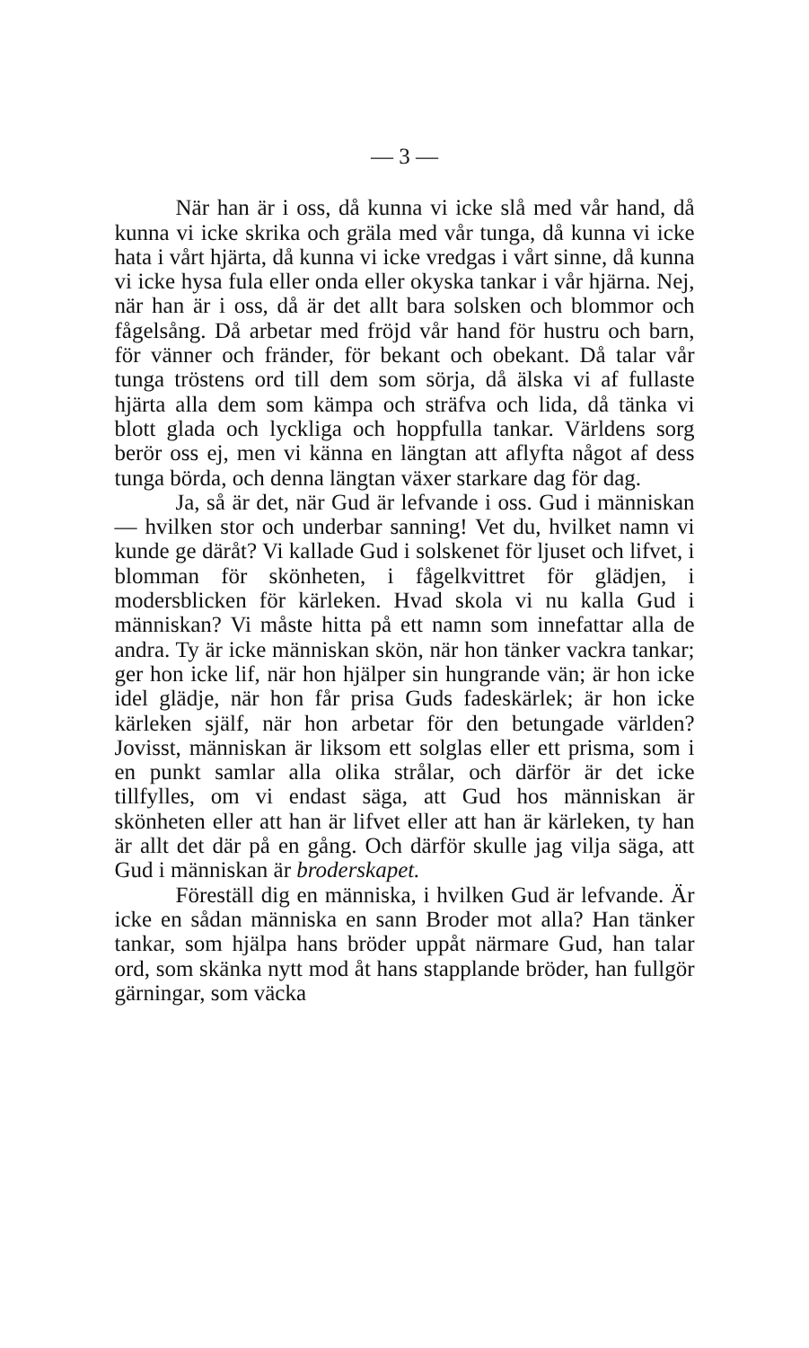— 3 —
När han är i oss, då kunna vi icke slå med vår hand, då kunna vi icke skrika och gräla med vår tunga, då kunna vi icke hata i vårt hjärta, då kunna vi icke vredgas i vårt sinne, då kunna vi icke hysa fula eller onda eller okyska tankar i vår hjärna. Nej, när han är i oss, då är det allt bara solsken och blommor och fågelsång. Då arbetar med fröjd vår hand för hustru och barn, för vänner och fränder, för bekant och obekant. Då talar vår tunga tröstens ord till dem som sörja, då älska vi af fullaste hjärta alla dem som kämpa och sträfva och lida, då tänka vi blott glada och lyckliga och hoppfulla tankar. Världens sorg berör oss ej, men vi känna en längtan att aflyfta något af dess tunga börda, och denna längtan växer starkare dag för dag.
Ja, så är det, när Gud är lefvande i oss. Gud i människan — hvilken stor och underbar sanning! Vet du, hvilket namn vi kunde ge däråt? Vi kallade Gud i solskenet för ljuset och lifvet, i blomman för skönheten, i fågelkvittret för glädjen, i modersblicken för kärleken. Hvad skola vi nu kalla Gud i människan? Vi måste hitta på ett namn som innefattar alla de andra. Ty är icke människan skön, när hon tänker vackra tankar; ger hon icke lif, när hon hjälper sin hungrande vän; är hon icke idel glädje, när hon får prisa Guds fadeskärlek; är hon icke kärleken själf, när hon arbetar för den betungade världen? Jovisst, människan är liksom ett solglas eller ett prisma, som i en punkt samlar alla olika strålar, och därför är det icke tillfylles, om vi endast säga, att Gud hos människan är skönheten eller att han är lifvet eller att han är kärleken, ty han är allt det där på en gång. Och därför skulle jag vilja säga, att Gud i människan är broderskapet.
Föreställ dig en människa, i hvilken Gud är lefvande. Är icke en sådan människa en sann Broder mot alla? Han tänker tankar, som hjälpa hans bröder uppåt närmare Gud, han talar ord, som skänka nytt mod åt hans stapplande bröder, han fullgör gärningar, som väcka